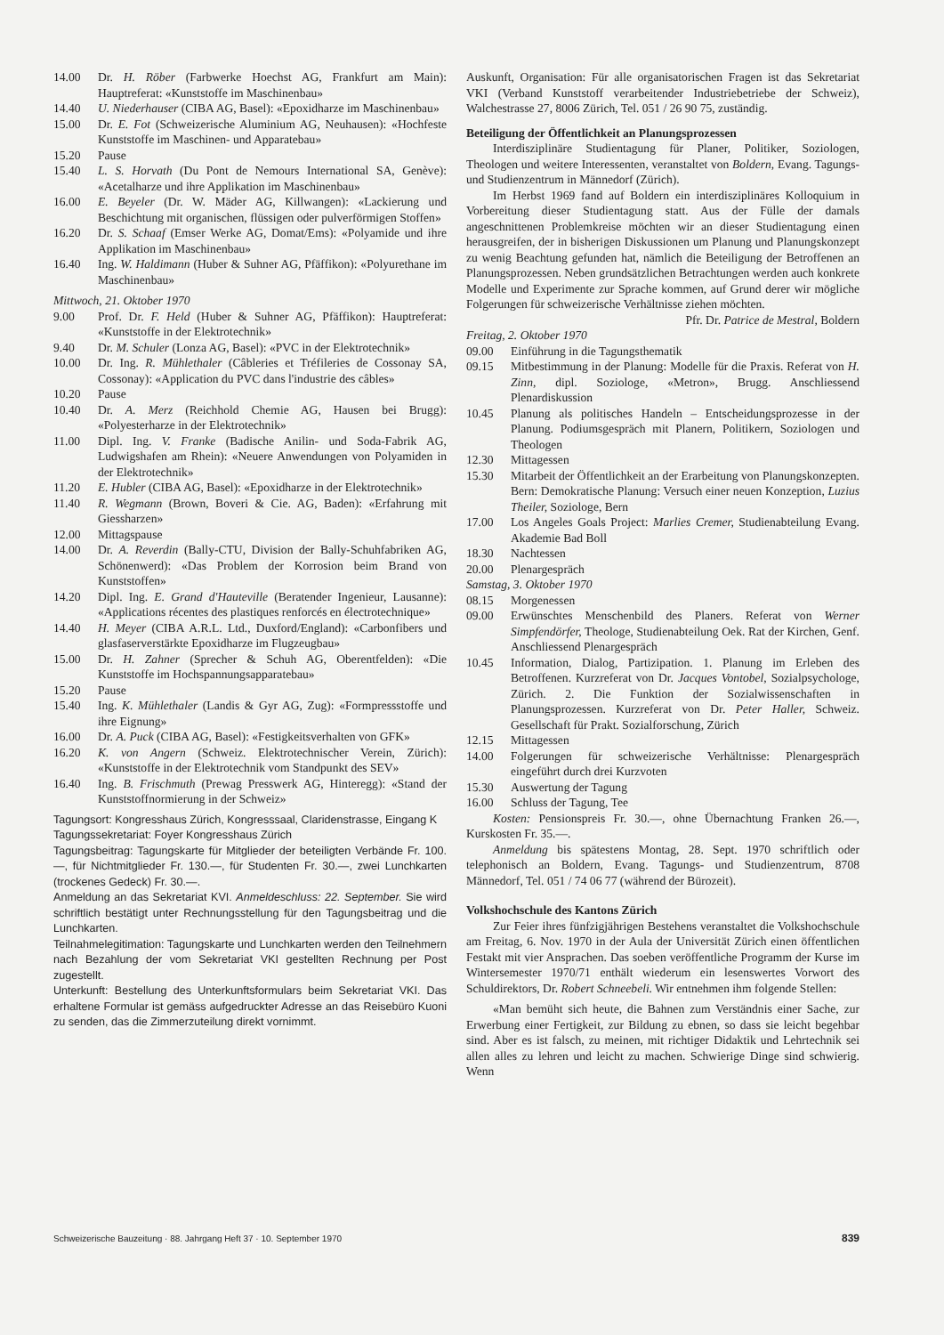14.00 Dr. H. Röber (Farbwerke Hoechst AG, Frankfurt am Main): Hauptreferat: «Kunststoffe im Maschinenbau»
14.40 U. Niederhauser (CIBA AG, Basel): «Epoxidharze im Maschinenbau»
15.00 Dr. E. Fot (Schweizerische Aluminium AG, Neuhausen): «Hochfeste Kunststoffe im Maschinen- und Apparatebau»
15.20 Pause
15.40 L. S. Horvath (Du Pont de Nemours International SA, Genève): «Acetalharze und ihre Applikation im Maschinenbau»
16.00 E. Beyeler (Dr. W. Mäder AG, Killwangen): «Lackierung und Beschichtung mit organischen, flüssigen oder pulverförmigen Stoffen»
16.20 Dr. S. Schaaf (Emser Werke AG, Domat/Ems): «Polyamide und ihre Applikation im Maschinenbau»
16.40 Ing. W. Haldimann (Huber & Suhner AG, Pfäffikon): «Polyurethane im Maschinenbau»
Mittwoch, 21. Oktober 1970
9.00 Prof. Dr. F. Held (Huber & Suhner AG, Pfäffikon): Hauptreferat: «Kunststoffe in der Elektrotechnik»
9.40 Dr. M. Schuler (Lonza AG, Basel): «PVC in der Elektrotechnik»
10.00 Dr. Ing. R. Mühlethaler (Câbleries et Tréfileries de Cossonay SA, Cossonay): «Application du PVC dans l'industrie des câbles»
10.20 Pause
10.40 Dr. A. Merz (Reichhold Chemie AG, Hausen bei Brugg): «Polyesterharze in der Elektrotechnik»
11.00 Dipl. Ing. V. Franke (Badische Anilin- und Soda-Fabrik AG, Ludwigshafen am Rhein): «Neuere Anwendungen von Polyamiden in der Elektrotechnik»
11.20 E. Hubler (CIBA AG, Basel): «Epoxidharze in der Elektrotechnik»
11.40 R. Wegmann (Brown, Boveri & Cie. AG, Baden): «Erfahrung mit Giessharzen»
12.00 Mittagspause
14.00 Dr. A. Reverdin (Bally-CTU, Division der Bally-Schuhfabriken AG, Schönenwerd): «Das Problem der Korrosion beim Brand von Kunststoffen»
14.20 Dipl. Ing. E. Grand d'Hauteville (Beratender Ingenieur, Lausanne): «Applications récentes des plastiques renforcés en électrotechnique»
14.40 H. Meyer (CIBA A.R.L. Ltd., Duxford/England): «Carbonfibers und glasfaserverstärkte Epoxidharze im Flugzeugbau»
15.00 Dr. H. Zahner (Sprecher & Schuh AG, Oberentfelden): «Die Kunststoffe im Hochspannungsapparatebau»
15.20 Pause
15.40 Ing. K. Mühlethaler (Landis & Gyr AG, Zug): «Formpressstoffe und ihre Eignung»
16.00 Dr. A. Puck (CIBA AG, Basel): «Festigkeitsverhalten von GFK»
16.20 K. von Angern (Schweiz. Elektrotechnischer Verein, Zürich): «Kunststoffe in der Elektrotechnik vom Standpunkt des SEV»
16.40 Ing. B. Frischmuth (Prewag Presswerk AG, Hinteregg): «Stand der Kunststoffnormierung in der Schweiz»
Tagungsort: Kongresshaus Zürich, Kongresssaal, Claridenstrasse, Eingang K
Tagungssekretariat: Foyer Kongresshaus Zürich
Tagungsbeitrag: Tagungskarte für Mitglieder der beteiligten Verbände Fr. 100.—, für Nichtmitglieder Fr. 130.—, für Studenten Fr. 30.—, zwei Lunchkarten (trockenes Gedeck) Fr. 30.—.
Anmeldung an das Sekretariat KVI. Anmeldeschluss: 22. September. Sie wird schriftlich bestätigt unter Rechnungsstellung für den Tagungsbeitrag und die Lunchkarten.
Teilnahmelegitimation: Tagungskarte und Lunchkarten werden den Teilnehmern nach Bezahlung der vom Sekretariat VKI gestellten Rechnung per Post zugestellt.
Unterkunft: Bestellung des Unterkunftsformulars beim Sekretariat VKI. Das erhaltene Formular ist gemäss aufgedruckter Adresse an das Reisebüro Kuoni zu senden, das die Zimmerzuteilung direkt vornimmt.
Auskunft, Organisation: Für alle organisatorischen Fragen ist das Sekretariat VKI (Verband Kunststoff verarbeitender Industriebetriebe der Schweiz), Walchestrasse 27, 8006 Zürich, Tel. 051 / 26 90 75, zuständig.
Beteiligung der Öffentlichkeit an Planungsprozessen
Interdisziplinäre Studientagung für Planer, Politiker, Soziologen, Theologen und weitere Interessenten, veranstaltet von Boldern, Evang. Tagungs- und Studienzentrum in Männedorf (Zürich).
Im Herbst 1969 fand auf Boldern ein interdisziplinäres Kolloquium in Vorbereitung dieser Studientagung statt. Aus der Fülle der damals angeschnittenen Problemkreise möchten wir an dieser Studientagung einen herausgreifen, der in bisherigen Diskussionen um Planung und Planungskonzept zu wenig Beachtung gefunden hat, nämlich die Beteiligung der Betroffenen an Planungsprozessen. Neben grundsätzlichen Betrachtungen werden auch konkrete Modelle und Experimente zur Sprache kommen, auf Grund derer wir mögliche Folgerungen für schweizerische Verhältnisse ziehen möchten.
Pfr. Dr. Patrice de Mestral, Boldern
Freitag, 2. Oktober 1970
09.00 Einführung in die Tagungsthematik
09.15 Mitbestimmung in der Planung: Modelle für die Praxis. Referat von H. Zinn, dipl. Soziologe, «Metron», Brugg. Anschliessend Plenardiskussion
10.45 Planung als politisches Handeln – Entscheidungsprozesse in der Planung. Podiumsgespräch mit Planern, Politikern, Soziologen und Theologen
12.30 Mittagessen
15.30 Mitarbeit der Öffentlichkeit an der Erarbeitung von Planungskonzepten. Bern: Demokratische Planung: Versuch einer neuen Konzeption, Luzius Theiler, Soziologe, Bern
17.00 Los Angeles Goals Project: Marlies Cremer, Studienabteilung Evang. Akademie Bad Boll
18.30 Nachtessen
20.00 Plenargespräch
Samstag, 3. Oktober 1970
08.15 Morgenessen
09.00 Erwünschtes Menschenbild des Planers. Referat von Werner Simpfendörfer, Theologe, Studienabteilung Oek. Rat der Kirchen, Genf. Anschliessend Plenargespräch
10.45 Information, Dialog, Partizipation. 1. Planung im Erleben des Betroffenen. Kurzreferat von Dr. Jacques Vontobel, Sozialpsychologe, Zürich. 2. Die Funktion der Sozialwissenschaften in Planungsprozessen. Kurzreferat von Dr. Peter Haller, Schweiz. Gesellschaft für Prakt. Sozialforschung, Zürich
12.15 Mittagessen
14.00 Folgerungen für schweizerische Verhältnisse: Plenargespräch eingeführt durch drei Kurzvoten
15.30 Auswertung der Tagung
16.00 Schluss der Tagung, Tee
Kosten: Pensionspreis Fr. 30.—, ohne Übernachtung Franken 26.—, Kurskosten Fr. 35.—.
Anmeldung bis spätestens Montag, 28. Sept. 1970 schriftlich oder telephonisch an Boldern, Evang. Tagungs- und Studienzentrum, 8708 Männedorf, Tel. 051 / 74 06 77 (während der Bürozeit).
Volkshochschule des Kantons Zürich
Zur Feier ihres fünfzigjährigen Bestehens veranstaltet die Volkshochschule am Freitag, 6. Nov. 1970 in der Aula der Universität Zürich einen öffentlichen Festakt mit vier Ansprachen. Das soeben veröffentliche Programm der Kurse im Wintersemester 1970/71 enthält wiederum ein lesenswertes Vorwort des Schuldirektors, Dr. Robert Schneebeli. Wir entnehmen ihm folgende Stellen:
«Man bemüht sich heute, die Bahnen zum Verständnis einer Sache, zur Erwerbung einer Fertigkeit, zur Bildung zu ebnen, so dass sie leicht begehbar sind. Aber es ist falsch, zu meinen, mit richtiger Didaktik und Lehrtechnik sei allen alles zu lehren und leicht zu machen. Schwierige Dinge sind schwierig. Wenn
Schweizerische Bauzeitung · 88. Jahrgang Heft 37 · 10. September 1970 839